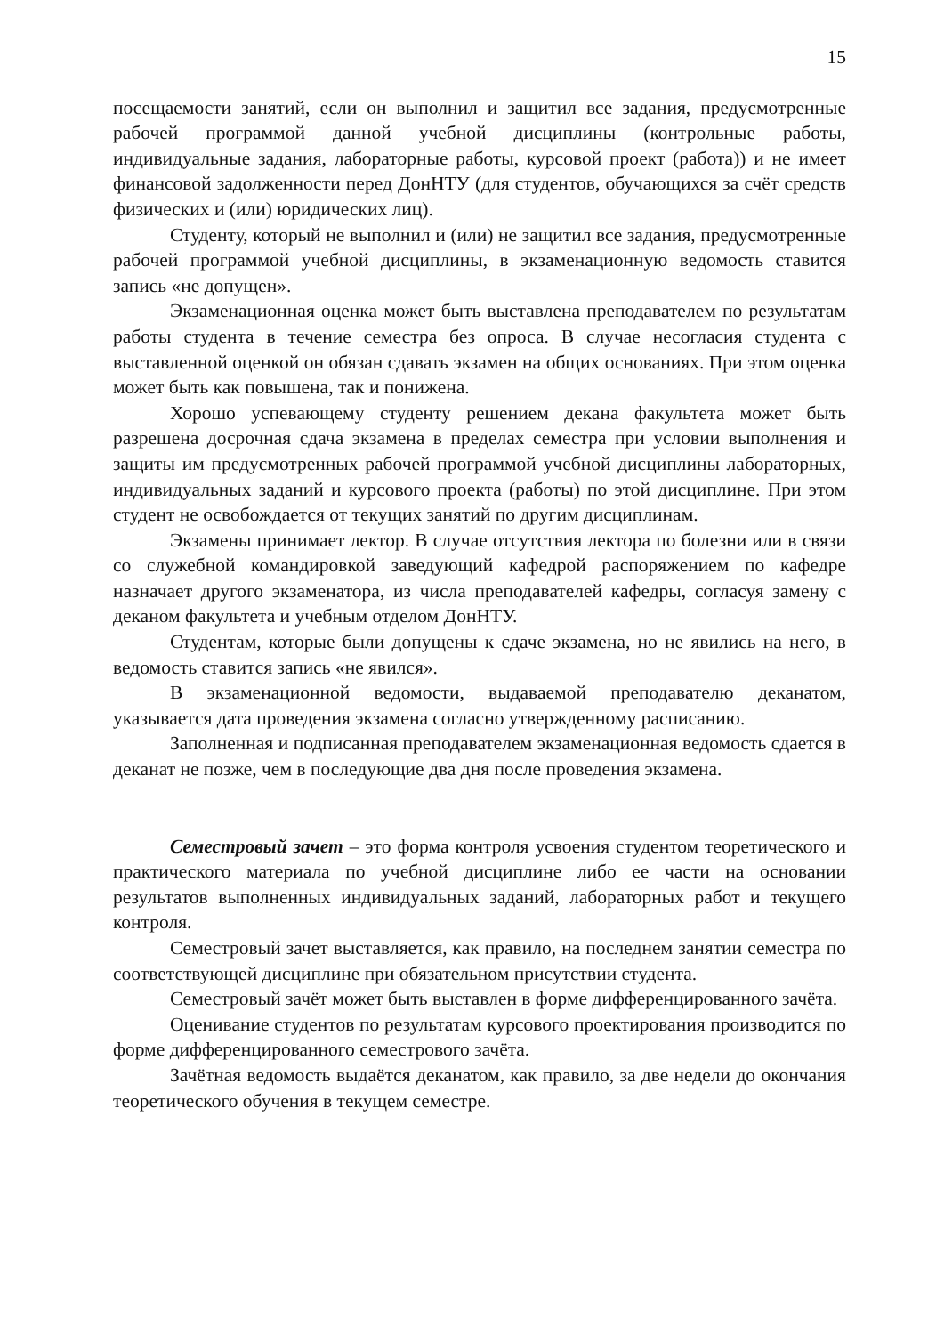15
посещаемости занятий, если он выполнил и защитил все задания, предусмотренные рабочей программой данной учебной дисциплины (контрольные работы, индивидуальные задания, лабораторные работы, курсовой проект (работа)) и не имеет финансовой задолженности перед ДонНТУ (для студентов, обучающихся за счёт средств физических и (или) юридических лиц).
Студенту, который не выполнил и (или) не защитил все задания, предусмотренные рабочей программой учебной дисциплины, в экзаменационную ведомость ставится запись «не допущен».
Экзаменационная оценка может быть выставлена преподавателем по результатам работы студента в течение семестра без опроса. В случае несогласия студента с выставленной оценкой он обязан сдавать экзамен на общих основаниях. При этом оценка может быть как повышена, так и понижена.
Хорошо успевающему студенту решением декана факультета может быть разрешена досрочная сдача экзамена в пределах семестра при условии выполнения и защиты им предусмотренных рабочей программой учебной дисциплины лабораторных, индивидуальных заданий и курсового проекта (работы) по этой дисциплине. При этом студент не освобождается от текущих занятий по другим дисциплинам.
Экзамены принимает лектор. В случае отсутствия лектора по болезни или в связи со служебной командировкой заведующий кафедрой распоряжением по кафедре назначает другого экзаменатора, из числа преподавателей кафедры, согласуя замену с деканом факультета и учебным отделом ДонНТУ.
Студентам, которые были допущены к сдаче экзамена, но не явились на него, в ведомость ставится запись «не явился».
В экзаменационной ведомости, выдаваемой преподавателю деканатом, указывается дата проведения экзамена согласно утвержденному расписанию.
Заполненная и подписанная преподавателем экзаменационная ведомость сдается в деканат не позже, чем в последующие два дня после проведения экзамена.
Семестровый зачет – это форма контроля усвоения студентом теоретического и практического материала по учебной дисциплине либо ее части на основании результатов выполненных индивидуальных заданий, лабораторных работ и текущего контроля.
Семестровый зачет выставляется, как правило, на последнем занятии семестра по соответствующей дисциплине при обязательном присутствии студента.
Семестровый зачёт может быть выставлен в форме дифференцированного зачёта.
Оценивание студентов по результатам курсового проектирования производится по форме дифференцированного семестрового зачёта.
Зачётная ведомость выдаётся деканатом, как правило, за две недели до окончания теоретического обучения в текущем семестре.